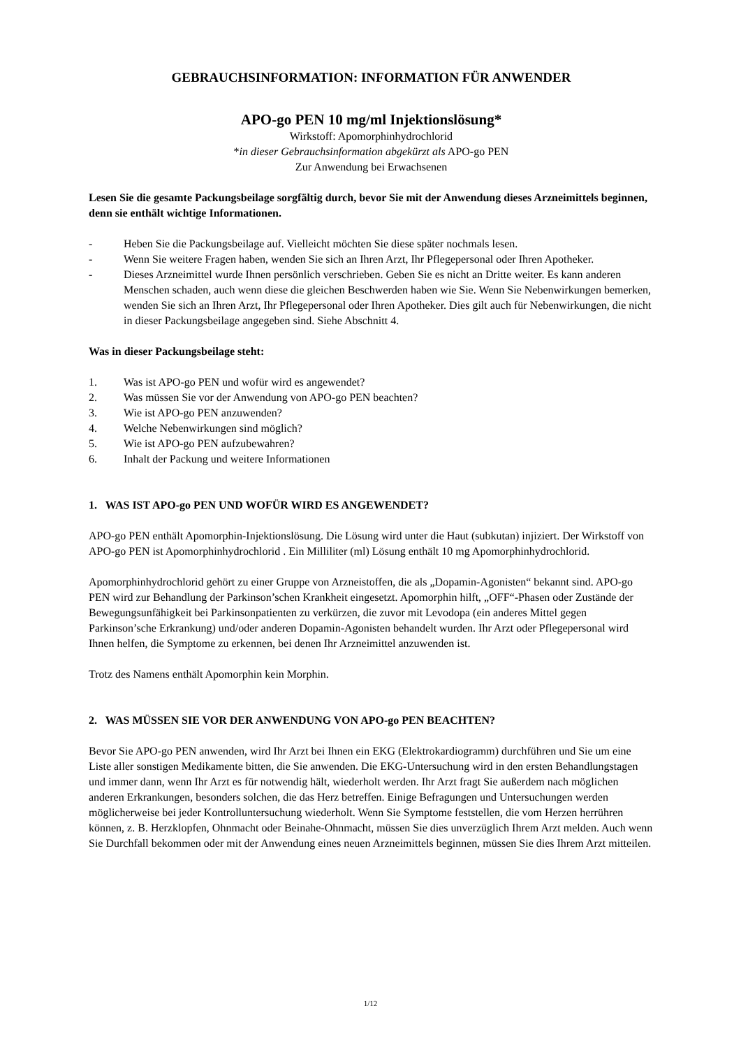GEBRAUCHSINFORMATION: INFORMATION FÜR ANWENDER
APO-go PEN 10 mg/ml Injektionslösung*
Wirkstoff: Apomorphinhydrochlorid
*in dieser Gebrauchsinformation abgekürzt als APO-go PEN
Zur Anwendung bei Erwachsenen
Lesen Sie die gesamte Packungsbeilage sorgfältig durch, bevor Sie mit der Anwendung dieses Arzneimittels beginnen, denn sie enthält wichtige Informationen.
- Heben Sie die Packungsbeilage auf. Vielleicht möchten Sie diese später nochmals lesen.
- Wenn Sie weitere Fragen haben, wenden Sie sich an Ihren Arzt, Ihr Pflegepersonal oder Ihren Apotheker.
- Dieses Arzneimittel wurde Ihnen persönlich verschrieben. Geben Sie es nicht an Dritte weiter. Es kann anderen Menschen schaden, auch wenn diese die gleichen Beschwerden haben wie Sie. Wenn Sie Nebenwirkungen bemerken, wenden Sie sich an Ihren Arzt, Ihr Pflegepersonal oder Ihren Apotheker. Dies gilt auch für Nebenwirkungen, die nicht in dieser Packungsbeilage angegeben sind. Siehe Abschnitt 4.
Was in dieser Packungsbeilage steht:
1. Was ist APO-go PEN und wofür wird es angewendet?
2. Was müssen Sie vor der Anwendung von APO-go PEN beachten?
3. Wie ist APO-go PEN anzuwenden?
4. Welche Nebenwirkungen sind möglich?
5. Wie ist APO-go PEN aufzubewahren?
6. Inhalt der Packung und weitere Informationen
1. WAS IST APO-go PEN UND WOFÜR WIRD ES ANGEWENDET?
APO-go PEN enthält Apomorphin-Injektionslösung. Die Lösung wird unter die Haut (subkutan) injiziert. Der Wirkstoff von APO-go PEN ist Apomorphinhydrochlorid . Ein Milliliter (ml) Lösung enthält 10 mg Apomorphinhydrochlorid.
Apomorphinhydrochlorid gehört zu einer Gruppe von Arzneistoffen, die als „Dopamin-Agonisten“ bekannt sind. APO-go PEN wird zur Behandlung der Parkinson’schen Krankheit eingesetzt. Apomorphin hilft, „OFF“-Phasen oder Zustände der Bewegungsunfähigkeit bei Parkinsonpatienten zu verkürzen, die zuvor mit Levodopa (ein anderes Mittel gegen Parkinson’sche Erkrankung) und/oder anderen Dopamin-Agonisten behandelt wurden. Ihr Arzt oder Pflegepersonal wird Ihnen helfen, die Symptome zu erkennen, bei denen Ihr Arzneimittel anzuwenden ist.
Trotz des Namens enthält Apomorphin kein Morphin.
2. WAS MÜSSEN SIE VOR DER ANWENDUNG VON APO-go PEN BEACHTEN?
Bevor Sie APO-go PEN anwenden, wird Ihr Arzt bei Ihnen ein EKG (Elektrokardiogramm) durchführen und Sie um eine Liste aller sonstigen Medikamente bitten, die Sie anwenden. Die EKG-Untersuchung wird in den ersten Behandlungstagen und immer dann, wenn Ihr Arzt es für notwendig hält, wiederholt werden. Ihr Arzt fragt Sie außerdem nach möglichen anderen Erkrankungen, besonders solchen, die das Herz betreffen. Einige Befragungen und Untersuchungen werden möglicherweise bei jeder Kontrolluntersuchung wiederholt. Wenn Sie Symptome feststellen, die vom Herzen herrühren können, z. B. Herzklopfen, Ohnmacht oder Beinahe-Ohnmacht, müssen Sie dies unverzüglich Ihrem Arzt melden. Auch wenn Sie Durchfall bekommen oder mit der Anwendung eines neuen Arzneimittels beginnen, müssen Sie dies Ihrem Arzt mitteilen.
1/12